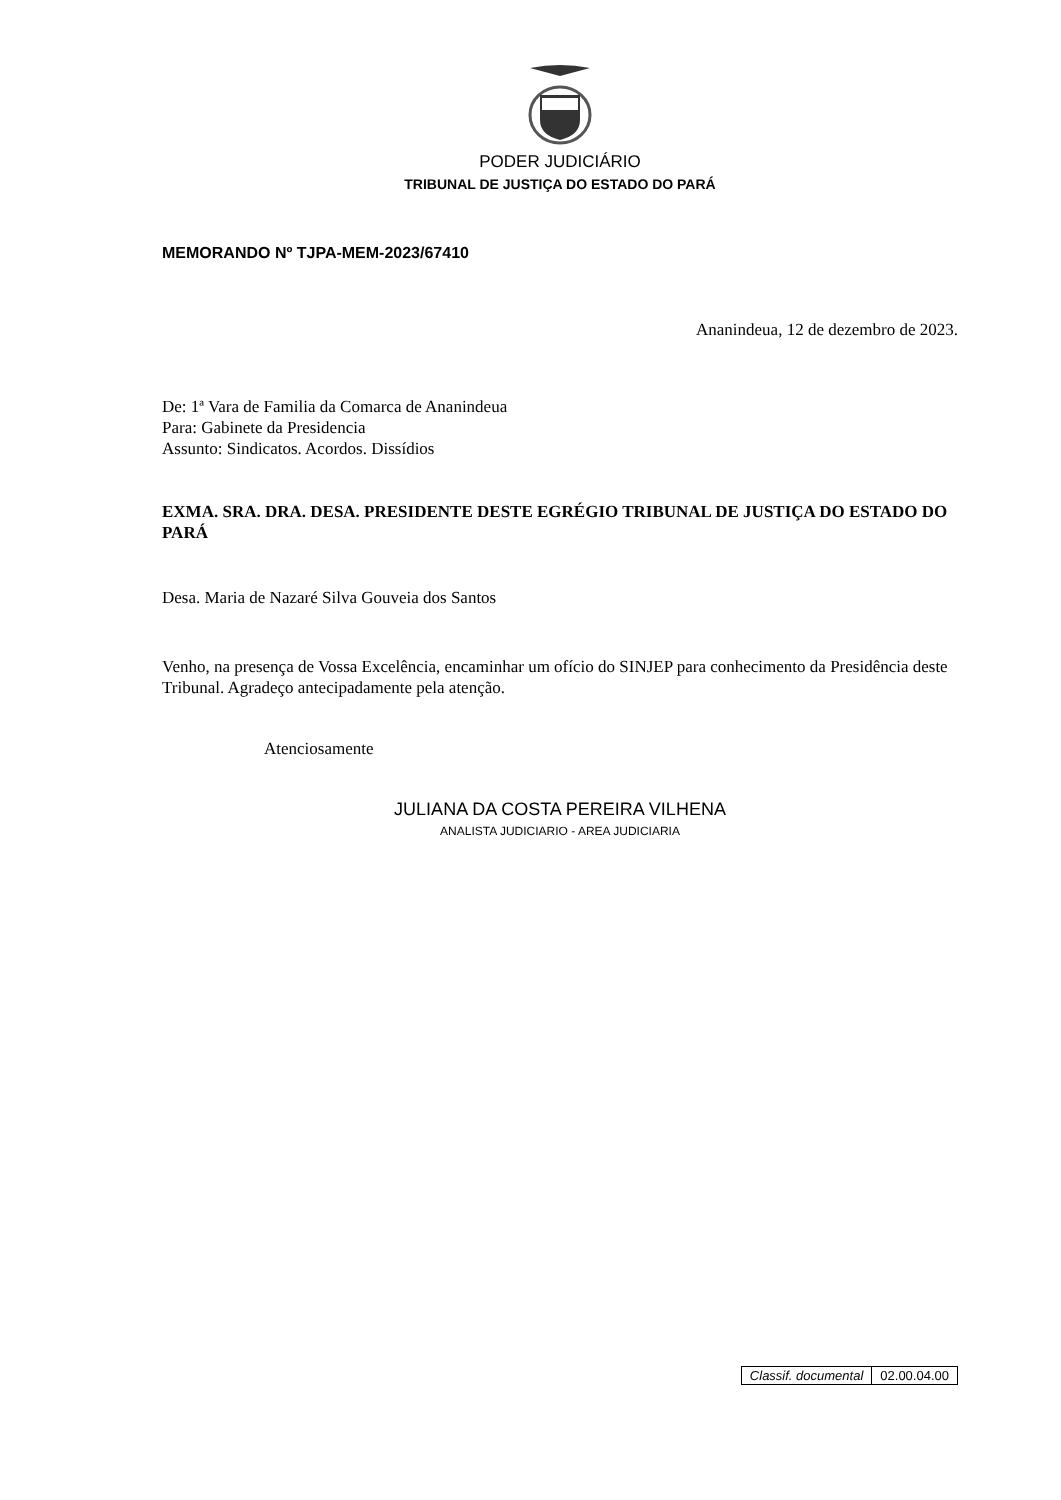PODER JUDICIÁRIO
TRIBUNAL DE JUSTIÇA DO ESTADO DO PARÁ
MEMORANDO Nº TJPA-MEM-2023/67410
Ananindeua, 12 de dezembro de 2023.
De: 1ª Vara de Familia da Comarca de Ananindeua
Para: Gabinete da Presidencia
Assunto: Sindicatos. Acordos. Dissídios
EXMA. SRA. DRA. DESA. PRESIDENTE DESTE EGRÉGIO TRIBUNAL DE JUSTIÇA DO ESTADO DO PARÁ
Desa. Maria de Nazaré Silva Gouveia dos Santos
Venho, na presença de Vossa Excelência, encaminhar um ofício do SINJEP para conhecimento da Presidência deste Tribunal. Agradeço antecipadamente pela atenção.
Atenciosamente
JULIANA DA COSTA PEREIRA VILHENA
ANALISTA JUDICIARIO - AREA JUDICIARIA
| Classif. documental | 02.00.04.00 |